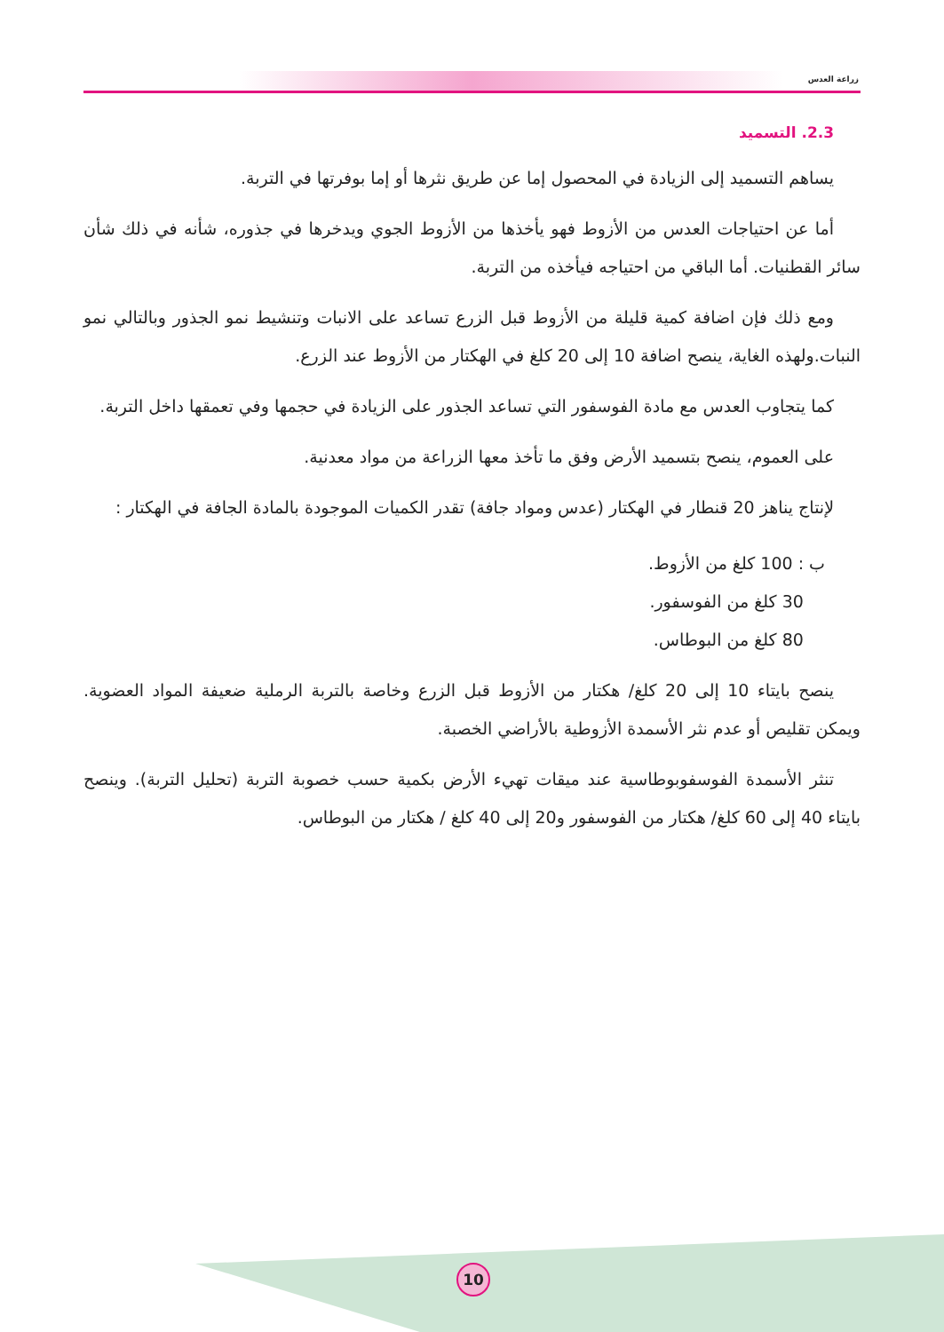زراعة العدس
2.3. التسميد
يساهم التسميد إلى الزيادة في المحصول إما عن طريق نثرها أو إما بوفرتها في التربة.
أما عن احتياجات العدس من الأزوط فهو يأخذها من الأزوط الجوي ويدخرها في جذوره، شأنه في ذلك شأن سائر القطنيات. أما الباقي من احتياجه فيأخذه من التربة.
ومع ذلك فإن اضافة كمية قليلة من الأزوط قبل الزرع تساعد على الانبات وتنشيط نمو الجذور وبالتالي نمو النبات.ولهذه الغاية، ينصح اضافة 10 إلى 20 كلغ في الهكتار من الأزوط عند الزرع.
كما يتجاوب العدس مع مادة الفوسفور التي تساعد الجذور على الزيادة في حجمها وفي تعمقها داخل التربة.
على العموم، ينصح بتسميد الأرض وفق ما تأخذ معها الزراعة من مواد معدنية.
لإنتاج يناهز 20 قنطار في الهكتار (عدس ومواد جافة) تقدر الكميات الموجودة بالمادة الجافة في الهكتار :
ب : 100 كلغ من الأزوط.
30 كلغ من الفوسفور.
80 كلغ من البوطاس.
ينصح بايتاء 10 إلى 20 كلغ/ هكتار من الأزوط قبل الزرع وخاصة بالتربة الرملية ضعيفة المواد العضوية. ويمكن تقليص أو عدم نثر الأسمدة الأزوطية بالأراضي الخصبة.
تنثر الأسمدة الفوسفوبوطاسية عند ميقات تهيء الأرض بكمية حسب خصوبة التربة (تحليل التربة). وينصح بايتاء 40 إلى 60 كلغ/ هكتار من الفوسفور و20 إلى 40 كلغ / هكتار من البوطاس.
10